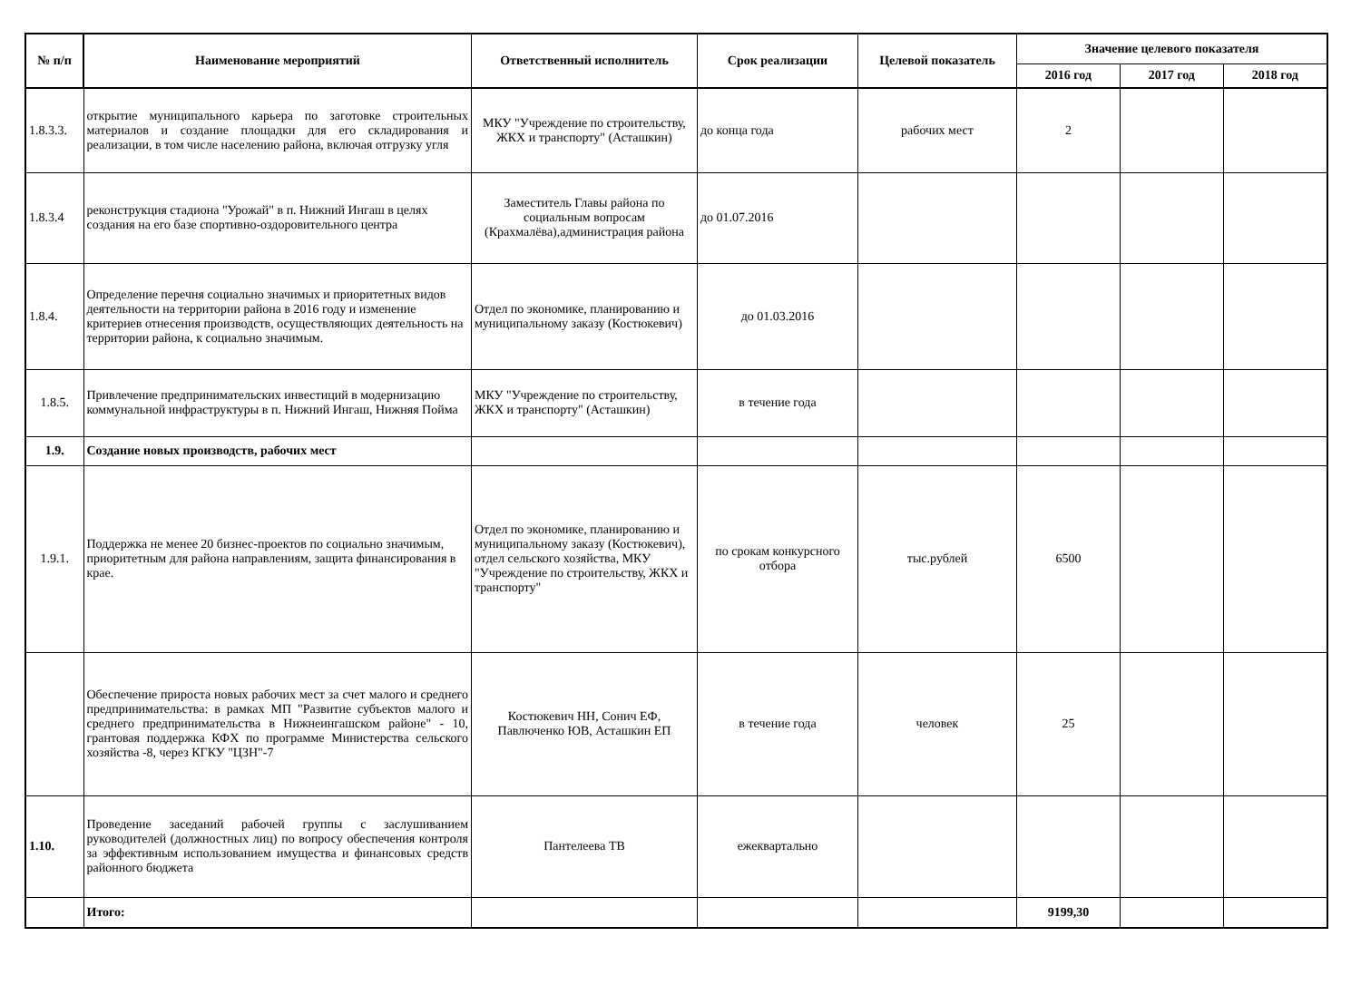| № п/п | Наименование мероприятий | Ответственный исполнитель | Срок реализации | Целевой показатель | Значение целевого показателя | | |
| --- | --- | --- | --- | --- | --- | --- | --- |
| | | | | | 2016 год | 2017 год | 2018 год |
| 1.8.3.3. | открытие муниципального карьера по заготовке строительных материалов и создание площадки для его складирования и реализации, в том числе населению района, включая отгрузку угля | МКУ "Учреждение по строительству, ЖКХ и транспорту" (Асташкин) | до конца года | рабочих мест | 2 | | |
| 1.8.3.4 | реконструкция стадиона "Урожай" в п. Нижний Ингаш в целях создания на его базе спортивно-оздоровительного центра | Заместитель Главы района по социальным вопросам (Крахмалёва),администрация района | до 01.07.2016 | | | | |
| 1.8.4. | Определение перечня социально значимых и приоритетных видов деятельности на территории района в 2016 году и изменение критериев отнесения производств, осуществляющих деятельность на территории района, к социально значимым. | Отдел по экономике, планированию и муниципальному заказу (Костюкевич) | до 01.03.2016 | | | | |
| 1.8.5. | Привлечение предпринимательских инвестиций в модернизацию коммунальной инфраструктуры в п. Нижний Ингаш, Нижняя Пойма | МКУ "Учреждение по строительству, ЖКХ и транспорту" (Асташкин) | в течение года | | | | |
| 1.9. | Создание новых производств, рабочих мест | | | | | | |
| 1.9.1. | Поддержка не менее 20 бизнес-проектов по социально значимым, приоритетным для района направлениям, защита финансирования в крае. | Отдел по экономике, планированию и муниципальному заказу (Костюкевич), отдел сельского хозяйства, МКУ "Учреждение по строительству, ЖКХ и транспорту" | по срокам конкурсного отбора | тыс.рублей | 6500 | | |
| | Обеспечение прироста новых рабочих мест за счет малого и среднего предпринимательства: в рамках МП "Развитие субъектов малого и среднего предпринимательства в Нижнеингашском районе" - 10, грантовая поддержка КФХ по программе Министерства сельского хозяйства -8, через КГКУ "ЦЗН"-7 | Костюкевич НН, Сонич ЕФ, Павлюченко ЮВ, Асташкин ЕП | в течение года | человек | 25 | | |
| 1.10. | Проведение заседаний рабочей группы с заслушиванием руководителей (должностных лиц) по вопросу обеспечения контроля за эффективным использованием имущества и финансовых средств районного бюджета | Пантелеева ТВ | ежеквартально | | | | |
| | Итого: | | | | 9199,30 | | |